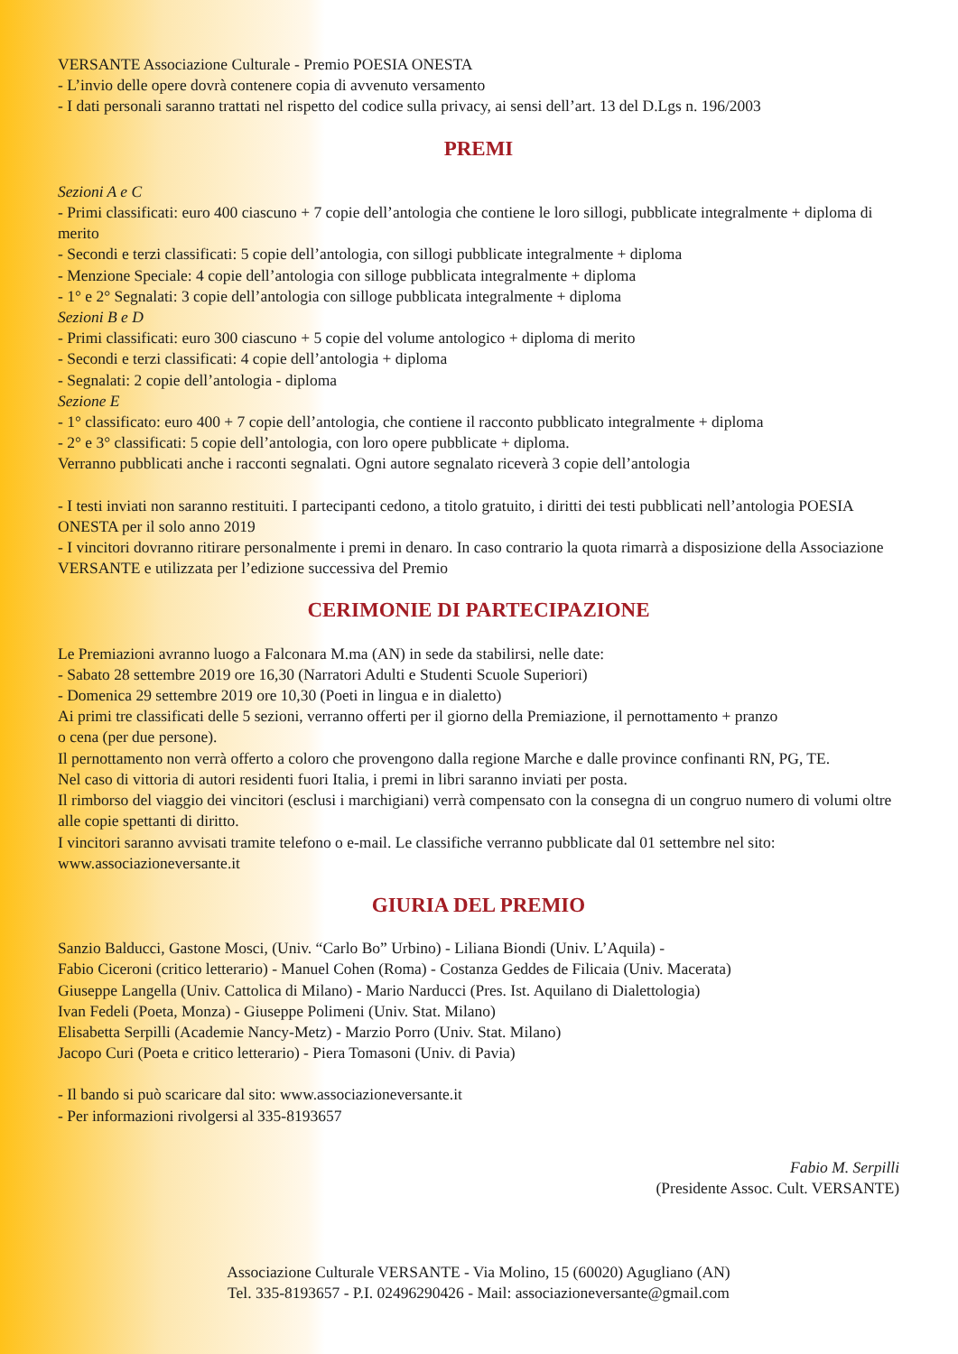VERSANTE Associazione Culturale - Premio POESIA ONESTA
- L’invio delle opere dovrà contenere copia di avvenuto versamento
- I dati personali saranno trattati nel rispetto del codice sulla privacy, ai sensi dell’art. 13 del D.Lgs n. 196/2003
PREMI
Sezioni A e C
- Primi classificati: euro 400 ciascuno + 7 copie dell’antologia che contiene le loro sillogi, pubblicate integralmente + diploma di merito
- Secondi e terzi classificati: 5 copie dell’antologia, con sillogi pubblicate integralmente + diploma
- Menzione Speciale: 4 copie dell’antologia con silloge pubblicata integralmente + diploma
- 1° e 2° Segnalati: 3 copie dell’antologia con silloge pubblicata integralmente + diploma
Sezioni B e D
- Primi classificati: euro 300 ciascuno + 5 copie del volume antologico + diploma di merito
- Secondi e terzi classificati: 4 copie dell’antologia + diploma
- Segnalati: 2 copie dell’antologia - diploma
Sezione E
- 1° classificato: euro 400 + 7 copie dell’antologia, che contiene il racconto pubblicato integralmente + diploma
- 2° e 3° classificati: 5 copie dell’antologia, con loro opere pubblicate + diploma.
Verranno pubblicati anche i racconti segnalati. Ogni autore segnalato riceverà 3 copie dell’antologia
- I testi inviati non saranno restituiti. I partecipanti cedono, a titolo gratuito, i diritti dei testi pubblicati nell’antologia POESIA ONESTA per il solo anno 2019
- I vincitori dovranno ritirare personalmente i premi in denaro. In caso contrario la quota rimarrà a disposizione della Associazione VERSANTE e utilizzata per l’edizione successiva del Premio
CERIMONIE DI PARTECIPAZIONE
Le Premiazioni avranno luogo a Falconara M.ma (AN) in sede da stabilirsi, nelle date:
- Sabato 28 settembre 2019 ore 16,30 (Narratori Adulti e Studenti Scuole Superiori)
- Domenica 29 settembre 2019 ore 10,30 (Poeti in lingua e in dialetto)
Ai primi tre classificati delle 5 sezioni, verranno offerti per il giorno della Premiazione, il pernottamento + pranzo
o cena (per due persone).
Il pernottamento non verrà offerto a coloro che provengono dalla regione Marche e dalle province confinanti RN, PG, TE.
Nel caso di vittoria di autori residenti fuori Italia, i premi in libri saranno inviati per posta.
Il rimborso del viaggio dei vincitori (esclusi i marchigiani) verrà compensato con la consegna di un congruo numero di volumi oltre alle copie spettanti di diritto.
I vincitori saranno avvisati tramite telefono o e-mail. Le classifiche verranno pubblicate dal 01 settembre nel sito: www.associazioneversante.it
GIURIA DEL PREMIO
Sanzio Balducci, Gastone Mosci, (Univ. “Carlo Bo” Urbino) - Liliana Biondi (Univ. L’Aquila) -
Fabio Ciceroni (critico letterario) - Manuel Cohen (Roma) - Costanza Geddes de Filicaia (Univ. Macerata)
Giuseppe Langella (Univ. Cattolica di Milano) - Mario Narducci (Pres. Ist. Aquilano di Dialettologia)
Ivan Fedeli (Poeta, Monza) - Giuseppe Polimeni (Univ. Stat. Milano)
Elisabetta Serpilli (Academie Nancy-Metz) - Marzio Porro (Univ. Stat. Milano)
Jacopo Curi (Poeta e critico letterario) - Piera Tomasoni (Univ. di Pavia)
- Il bando si può scaricare dal sito: www.associazioneversante.it
- Per informazioni rivolgersi al 335-8193657
Fabio M. Serpilli
(Presidente Assoc. Cult. VERSANTE)
Associazione Culturale VERSANTE - Via Molino, 15 (60020) Agugliano (AN)
Tel. 335-8193657 - P.I. 02496290426 - Mail: associazioneversante@gmail.com